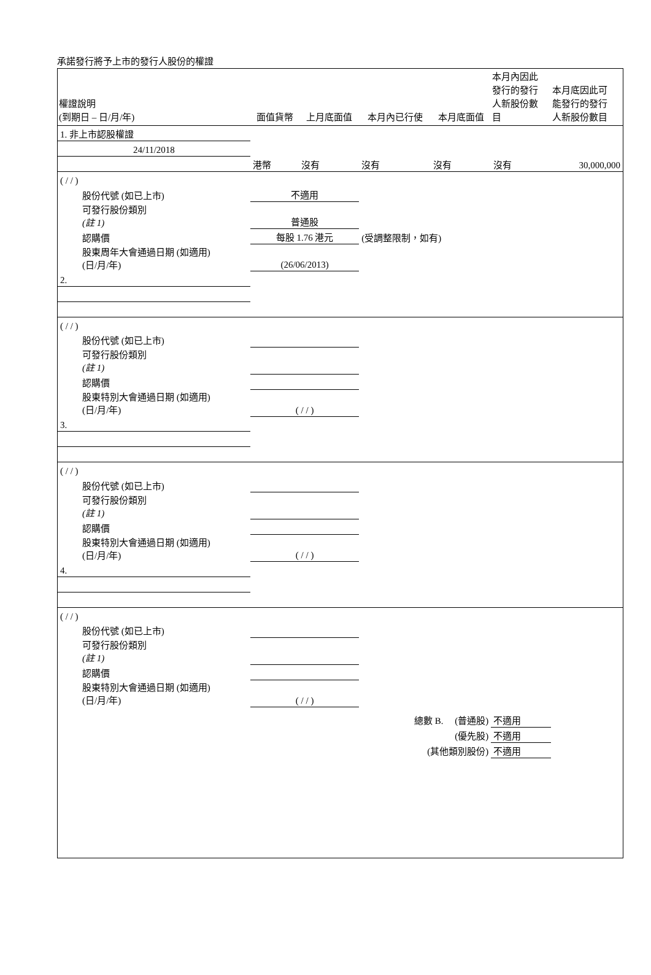承諾發行將予上市的發行人股份的權證
| 權證說明 (到期日 – 日/月/年) | 面值貨幣 | 上月底面值 | 本月內已行使 | 本月底面值 | 本月內因此 發行的發行 人新股份數 目 | 本月底因此可 能發行的發行 人新股份數目 |
| --- | --- | --- | --- | --- | --- | --- |
| 1. 非上市認股權證 | | | | | | |
| 24/11/2018 | | | | | | |
| | 港幣 | 沒有 | 沒有 | 沒有 | 沒有 | 30,000,000 |
| ( / / ) | | | | | | |
| 股份代號 (如已上市) | 不適用 | | | | | |
| 可發行股份類別 (註 1) | 普通股 | | | | | |
| 認購價 | 每股 1.76 港元 | | (受調整限制，如有) | | | |
| 股東周年大會通過日期 (如適用) (日/月/年) | (26/06/2013) | | | | | |
| 2. | | | | | | |
| ( / / ) | | | | | | |
| 股份代號 (如已上市) | | | | | | |
| 可發行股份類別 (註 1) | | | | | | |
| 認購價 | | | | | | |
| 股東特別大會通過日期 (如適用) (日/月/年) | ( / / ) | | | | | |
| 3. | | | | | | |
| ( / / ) | | | | | | |
| 股份代號 (如已上市) | | | | | | |
| 可發行股份類別 (註 1) | | | | | | |
| 認購價 | | | | | | |
| 股東特別大會通過日期 (如適用) (日/月/年) | ( / / ) | | | | | |
| 4. | | | | | | |
| ( / / ) | | | | | | |
| 股份代號 (如已上市) | | | | | | |
| 可發行股份類別 (註 1) | | | | | | |
| 認購價 | | | | | | |
| 股東特別大會通過日期 (如適用) (日/月/年) | ( / / ) | | | | | |
| | | | 總數 B. (普通股) | | 不適用 | |
| | | | (優先股) | | 不適用 | |
| | | | (其他類別股份) | | 不適用 | |